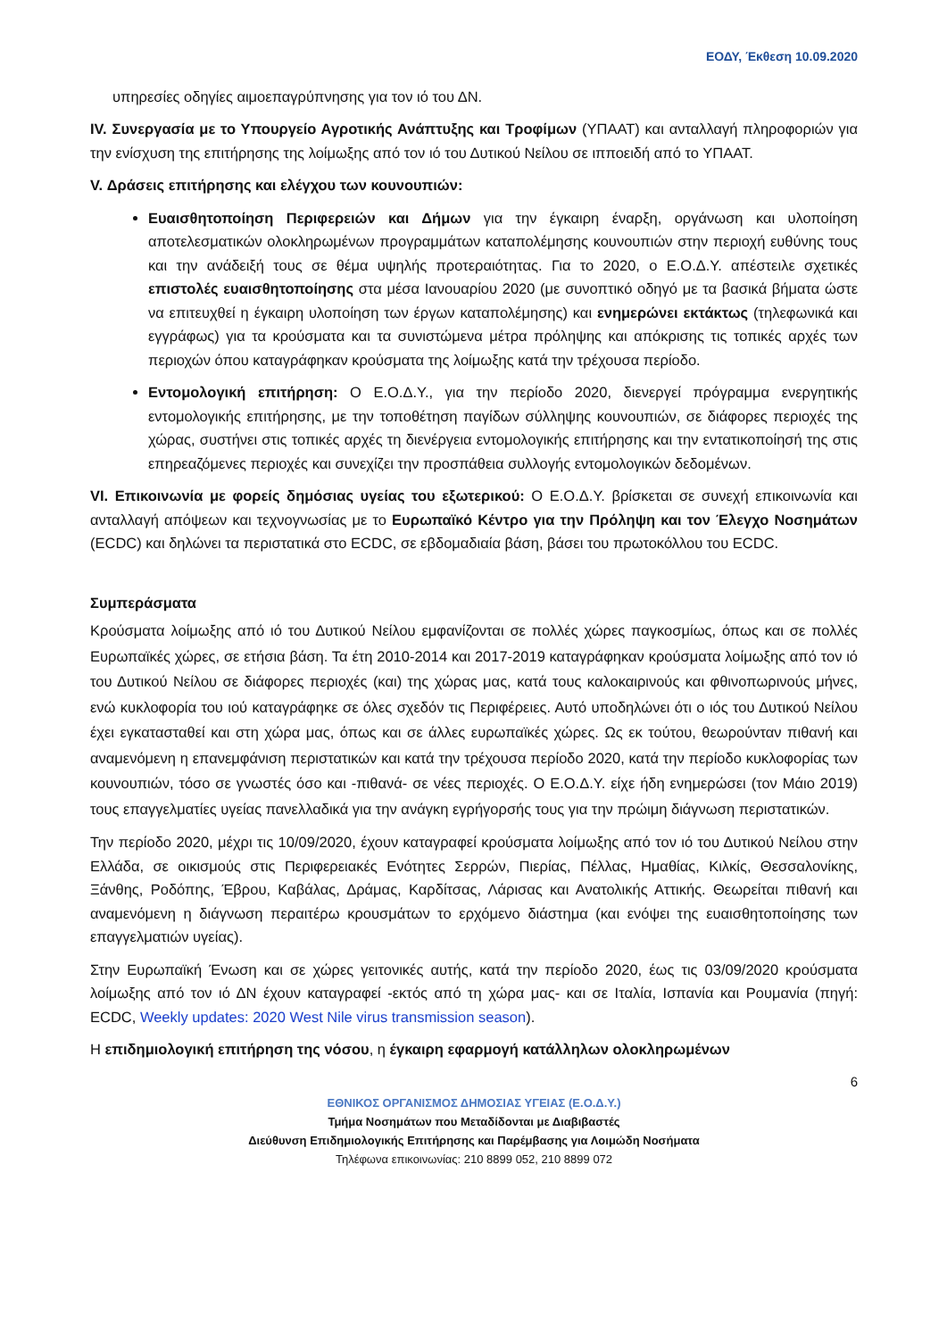ΕΟΔΥ, Έκθεση 10.09.2020
υπηρεσίες οδηγίες αιμοεπαγρύπνησης για τον ιό του ΔΝ.
IV. Συνεργασία με το Υπουργείο Αγροτικής Ανάπτυξης και Τροφίμων (ΥΠΑΑΤ) και ανταλλαγή πληροφοριών για την ενίσχυση της επιτήρησης της λοίμωξης από τον ιό του Δυτικού Νείλου σε ιπποειδή από το ΥΠΑΑΤ.
V. Δράσεις επιτήρησης και ελέγχου των κουνουπιών:
Ευαισθητοποίηση Περιφερειών και Δήμων για την έγκαιρη έναρξη, οργάνωση και υλοποίηση αποτελεσματικών ολοκληρωμένων προγραμμάτων καταπολέμησης κουνουπιών στην περιοχή ευθύνης τους και την ανάδειξή τους σε θέμα υψηλής προτεραιότητας. Για το 2020, ο Ε.Ο.Δ.Υ. απέστειλε σχετικές επιστολές ευαισθητοποίησης στα μέσα Ιανουαρίου 2020 (με συνοπτικό οδηγό με τα βασικά βήματα ώστε να επιτευχθεί η έγκαιρη υλοποίηση των έργων καταπολέμησης) και ενημερώνει εκτάκτως (τηλεφωνικά και εγγράφως) για τα κρούσματα και τα συνιστώμενα μέτρα πρόληψης και απόκρισης τις τοπικές αρχές των περιοχών όπου καταγράφηκαν κρούσματα της λοίμωξης κατά την τρέχουσα περίοδο.
Εντομολογική επιτήρηση: Ο Ε.Ο.Δ.Υ., για την περίοδο 2020, διενεργεί πρόγραμμα ενεργητικής εντομολογικής επιτήρησης, με την τοποθέτηση παγίδων σύλληψης κουνουπιών, σε διάφορες περιοχές της χώρας, συστήνει στις τοπικές αρχές τη διενέργεια εντομολογικής επιτήρησης και την εντατικοποίησή της στις επηρεαζόμενες περιοχές και συνεχίζει την προσπάθεια συλλογής εντομολογικών δεδομένων.
VI. Επικοινωνία με φορείς δημόσιας υγείας του εξωτερικού: Ο Ε.Ο.Δ.Υ. βρίσκεται σε συνεχή επικοινωνία και ανταλλαγή απόψεων και τεχνογνωσίας με το Ευρωπαϊκό Κέντρο για την Πρόληψη και τον Έλεγχο Νοσημάτων (ECDC) και δηλώνει τα περιστατικά στο ECDC, σε εβδομαδιαία βάση, βάσει του πρωτοκόλλου του ECDC.
Συμπεράσματα
Κρούσματα λοίμωξης από ιό του Δυτικού Νείλου εμφανίζονται σε πολλές χώρες παγκοσμίως, όπως και σε πολλές Ευρωπαϊκές χώρες, σε ετήσια βάση. Τα έτη 2010-2014 και 2017-2019 καταγράφηκαν κρούσματα λοίμωξης από τον ιό του Δυτικού Νείλου σε διάφορες περιοχές (και) της χώρας μας, κατά τους καλοκαιρινούς και φθινοπωρινούς μήνες, ενώ κυκλοφορία του ιού καταγράφηκε σε όλες σχεδόν τις Περιφέρειες. Αυτό υποδηλώνει ότι ο ιός του Δυτικού Νείλου έχει εγκατασταθεί και στη χώρα μας, όπως και σε άλλες ευρωπαϊκές χώρες. Ως εκ τούτου, θεωρούνταν πιθανή και αναμενόμενη η επανεμφάνιση περιστατικών και κατά την τρέχουσα περίοδο 2020, κατά την περίοδο κυκλοφορίας των κουνουπιών, τόσο σε γνωστές όσο και -πιθανά- σε νέες περιοχές. Ο Ε.Ο.Δ.Υ. είχε ήδη ενημερώσει (τον Μάιο 2019) τους επαγγελματίες υγείας πανελλαδικά για την ανάγκη εγρήγορσής τους για την πρώιμη διάγνωση περιστατικών.
Την περίοδο 2020, μέχρι τις 10/09/2020, έχουν καταγραφεί κρούσματα λοίμωξης από τον ιό του Δυτικού Νείλου στην Ελλάδα, σε οικισμούς στις Περιφερειακές Ενότητες Σερρών, Πιερίας, Πέλλας, Ημαθίας, Κιλκίς, Θεσσαλονίκης, Ξάνθης, Ροδόπης, Έβρου, Καβάλας, Δράμας, Καρδίτσας, Λάρισας και Ανατολικής Αττικής. Θεωρείται πιθανή και αναμενόμενη η διάγνωση περαιτέρω κρουσμάτων το ερχόμενο διάστημα (και ενόψει της ευαισθητοποίησης των επαγγελματιών υγείας).
Στην Ευρωπαϊκή Ένωση και σε χώρες γειτονικές αυτής, κατά την περίοδο 2020, έως τις 03/09/2020 κρούσματα λοίμωξης από τον ιό ΔΝ έχουν καταγραφεί -εκτός από τη χώρα μας- και σε Ιταλία, Ισπανία και Ρουμανία (πηγή: ECDC, Weekly updates: 2020 West Nile virus transmission season).
Η επιδημιολογική επιτήρηση της νόσου, η έγκαιρη εφαρμογή κατάλληλων ολοκληρωμένων
6
ΕΘΝΙΚΟΣ ΟΡΓΑΝΙΣΜΟΣ ΔΗΜΟΣΙΑΣ ΥΓΕΙΑΣ (Ε.Ο.Δ.Υ.)
Τμήμα Νοσημάτων που Μεταδίδονται με Διαβιβαστές
Διεύθυνση Επιδημιολογικής Επιτήρησης και Παρέμβασης για Λοιμώδη Νοσήματα
Τηλέφωνα επικοινωνίας: 210 8899 052, 210 8899 072